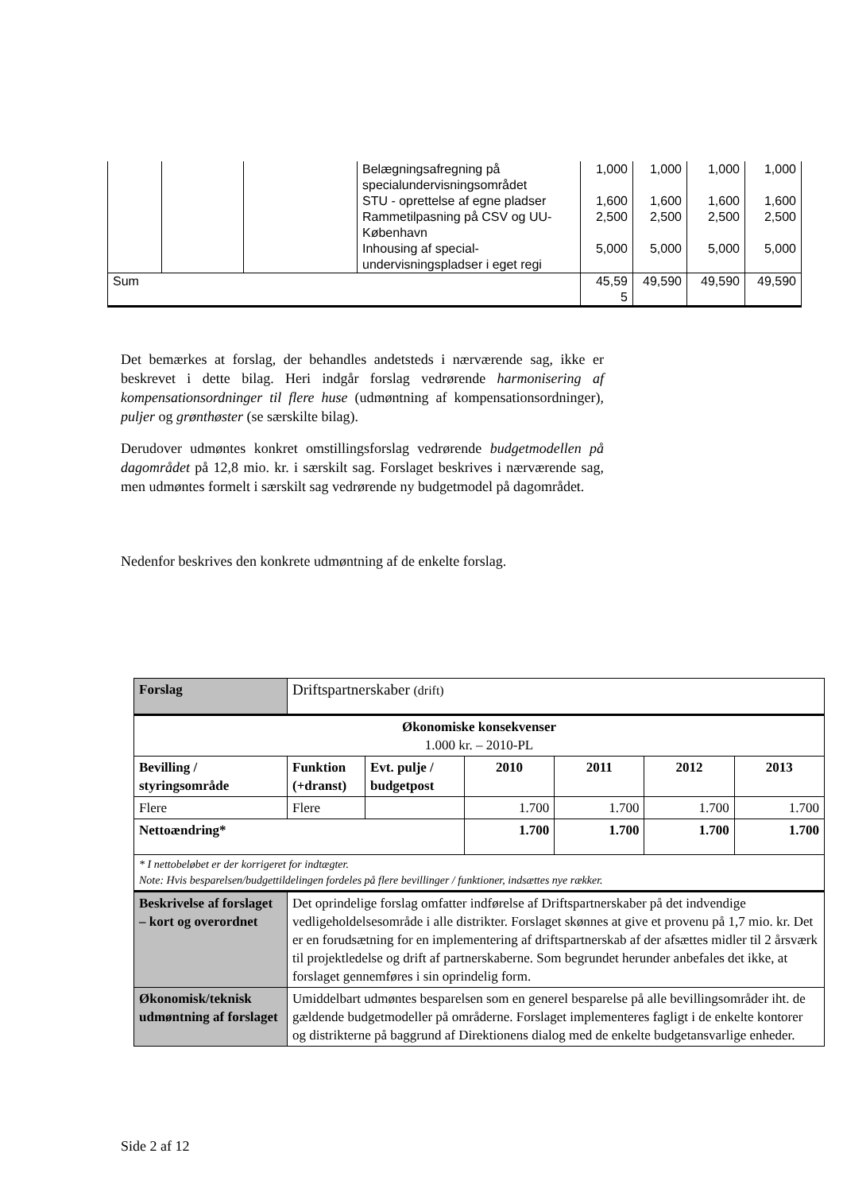| | | | Belægningsafregning på specialundervisningsområdet | 1,000 | 1,000 | 1,000 | 1,000 |
| | | | STU - oprettelse af egne pladser | 1,600 | 1,600 | 1,600 | 1,600 |
| | | | Rammetilpasning på CSV og UU-København | 2,500 | 2,500 | 2,500 | 2,500 |
| | | | Inhousing af special-undervisningspladser i eget regi | 5,000 | 5,000 | 5,000 | 5,000 |
| Sum | | | | 45,59 5 | 49,590 | 49,590 | 49,590 |
Det bemærkes at forslag, der behandles andetsteds i nærværende sag, ikke er beskrevet i dette bilag. Heri indgår forslag vedrørende harmonisering af kompensationsordninger til flere huse (udmøntning af kompensationsordninger), puljer og grønthøster (se særskilte bilag).
Derudover udmøntes konkret omstillingsforslag vedrørende budgetmodellen på dagområdet på 12,8 mio. kr. i særskilt sag. Forslaget beskrives i nærværende sag, men udmøntes formelt i særskilt sag vedrørende ny budgetmodel på dagområdet.
Nedenfor beskrives den konkrete udmøntning af de enkelte forslag.
| Forslag | Driftspartnerskaber (drift) | | | | | |
| Økonomiske konsekvenser 1.000 kr. – 2010-PL | | | | | | |
| Bevilling / styringsområde | Funktion (+dranst) | Evt. pulje / budgetpost | 2010 | 2011 | 2012 | 2013 |
| Flere | Flere | | 1.700 | 1.700 | 1.700 | 1.700 |
| Nettoændring* | | | 1.700 | 1.700 | 1.700 | 1.700 |
| * I nettobeløbet er der korrigeret for indtægter. Note: Hvis besparelsen/budgettildelingen fordeles på flere bevillinger / funktioner, indsættes nye rækker. | | | | | | |
| Beskrivelse af forslaget – kort og overordnet | Det oprindelige forslag omfatter indførelse af Driftspartnerskaber på det indvendige vedligeholdelsesområde i alle distrikter. Forslaget skønnes at give et provenu på 1,7 mio. kr. Det er en forudsætning for en implementering af driftspartnerskab af der afsættes midler til 2 årsværk til projektledelse og drift af partnerskaberne. Som begrundet herunder anbefales det ikke, at forslaget gennemføres i sin oprindelig form. | | | | | |
| Økonomisk/teknisk udmøntning af forslaget | Umiddelbart udmøntes besparelsen som en generel besparelse på alle bevillingsområder iht. de gældende budgetmodeller på områderne. Forslaget implementeres fagligt i de enkelte kontorer og distrikterne på baggrund af Direktionens dialog med de enkelte budgetansvarlige enheder. | | | | | |
Side 2 af 12